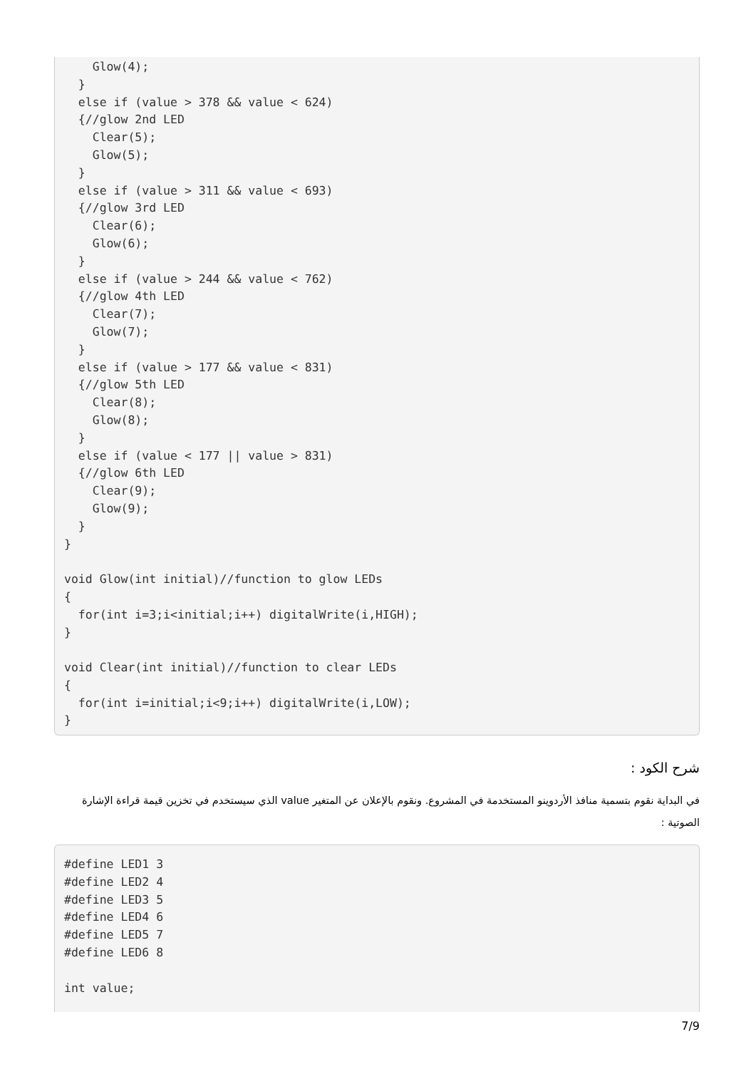Glow(4);
  }
  else if (value > 378 && value < 624)
  {//glow 2nd LED
    Clear(5);
    Glow(5);
  }
  else if (value > 311 && value < 693)
  {//glow 3rd LED
    Clear(6);
    Glow(6);
  }
  else if (value > 244 && value < 762)
  {//glow 4th LED
    Clear(7);
    Glow(7);
  }
  else if (value > 177 && value < 831)
  {//glow 5th LED
    Clear(8);
    Glow(8);
  }
  else if (value < 177 || value > 831)
  {//glow 6th LED
    Clear(9);
    Glow(9);
  }
}

void Glow(int initial)//function to glow LEDs
{
  for(int i=3;i<initial;i++) digitalWrite(i,HIGH);
}

void Clear(int initial)//function to clear LEDs
{
  for(int i=initial;i<9;i++) digitalWrite(i,LOW);
}
شرح الكود :
في البداية نقوم بتسمية منافذ الأردوينو المستخدمة في المشروع. ونقوم بالإعلان عن المتغير value الذي سيستخدم في تخزين قيمة قراءة الإشارة الصوتية :
#define LED1 3
#define LED2 4
#define LED3 5
#define LED4 6
#define LED5 7
#define LED6 8

int value;
7/9